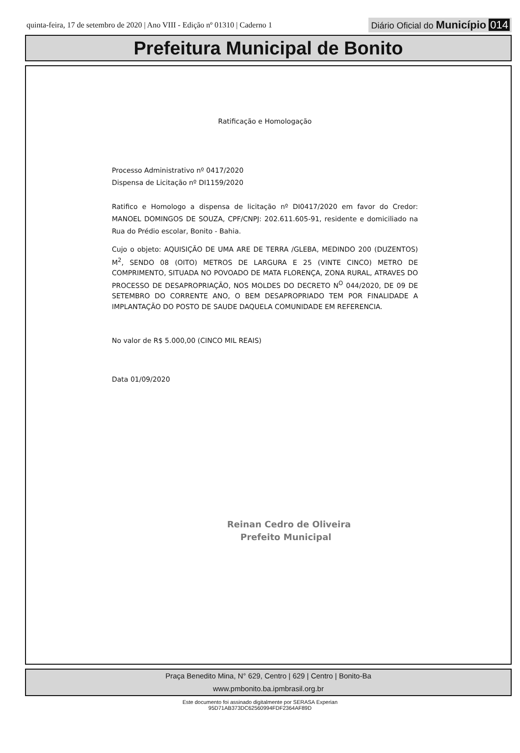quinta-feira, 17 de setembro de 2020 | Ano VIII - Edição nº 01310 | Caderno 1 Diário Oficial do Município 014
Prefeitura Municipal de Bonito
Ratificação e Homologação
Processo Administrativo nº 0417/2020
Dispensa de Licitação nº DI1159/2020
Ratifico e Homologo a dispensa de licitação nº DI0417/2020 em favor do Credor: MANOEL DOMINGOS DE SOUZA, CPF/CNPJ: 202.611.605-91, residente e domiciliado na Rua do Prédio escolar, Bonito - Bahia.
Cujo o objeto: AQUISIÇÃO DE UMA ARE DE TERRA /GLEBA, MEDINDO 200 (DUZENTOS) M<sup>2</sup>, SENDO 08 (OITO) METROS DE LARGURA E 25 (VINTE CINCO) METRO DE COMPRIMENTO, SITUADA NO POVOADO DE MATA FLORENÇA, ZONA RURAL, ATRAVES DO PROCESSO DE DESAPROPRIAÇÃO, NOS MOLDES DO DECRETO N<sup>O</sup> 044/2020, DE 09 DE SETEMBRO DO CORRENTE ANO, O BEM DESAPROPRIADO TEM POR FINALIDADE A IMPLANTAÇÃO DO POSTO DE SAUDE DAQUELA COMUNIDADE EM REFERENCIA.
No valor de R$ 5.000,00 (CINCO MIL REAIS)
Data 01/09/2020
Reinan Cedro de Oliveira
Prefeito Municipal
Praça Benedito Mina, N° 629, Centro | 629 | Centro | Bonito-Ba
www.pmbonito.ba.ipmbrasil.org.br
Este documento foi assinado digitalmente por SERASA Experian
95D71AB373DC62560994FDF2364AF89D